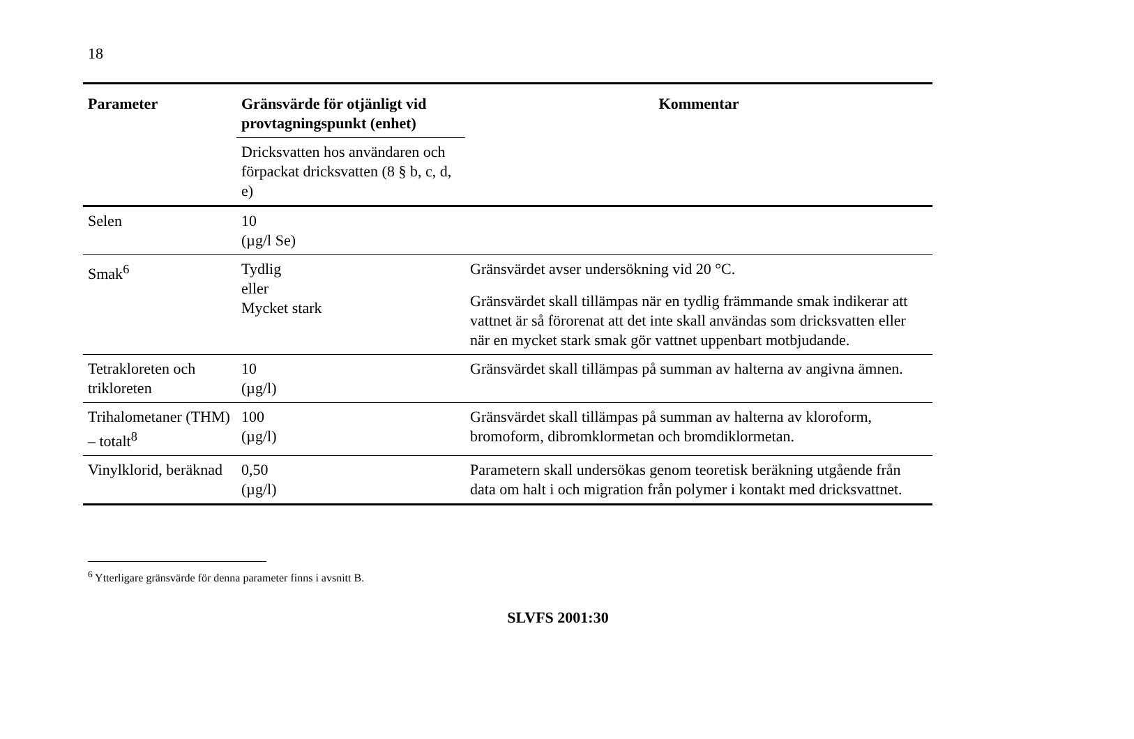18
| Parameter | Gränsvärde för otjänligt vid provtagningspunkt (enhet) | Kommentar |
| --- | --- | --- |
| | Dricksvatten hos användaren och förpackat dricksvatten (8 § b, c, d, e) | |
| Selen | 10 (µg/l Se) | |
| Smak<sup>6</sup> | Tydlig eller Mycket stark | Gränsvärdet avser undersökning vid 20 °C. Gränsvärdet skall tillämpas när en tydlig främmande smak indikerar att vattnet är så förorenat att det inte skall användas som dricksvatten eller när en mycket stark smak gör vattnet uppenbart motbjudande. |
| Tetrakloreten och trikloreten | 10 (µg/l) | Gränsvärdet skall tillämpas på summan av halterna av angivna ämnen. |
| Trihalometaner (THM) – totalt<sup>8</sup> | 100 (µg/l) | Gränsvärdet skall tillämpas på summan av halterna av kloroform, bromoform, dibromklormetan och bromdiklormetan. |
| Vinylklorid, beräknad | 0,50 (µg/l) | Parametern skall undersökas genom teoretisk beräkning utgående från data om halt i och migration från polymer i kontakt med dricksvattnet. |
<sup>6</sup> Ytterligare gränsvärde för denna parameter finns i avsnitt B.
SLVFS 2001:30